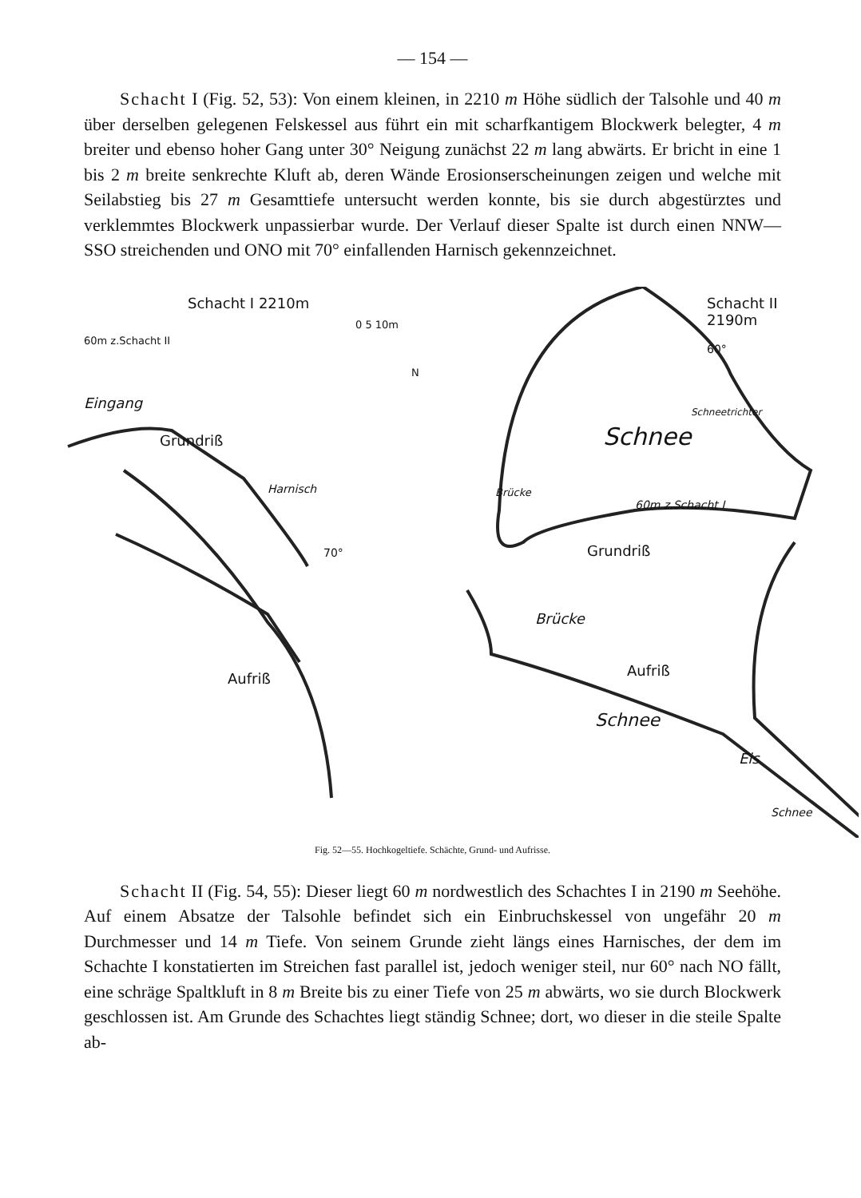— 154 —
Schacht I (Fig. 52, 53): Von einem kleinen, in 2210 m Höhe südlich der Talsohle und 40 m über derselben gelegenen Felskessel aus führt ein mit scharfkantigem Blockwerk belegter, 4 m breiter und ebenso hoher Gang unter 30° Neigung zunächst 22 m lang abwärts. Er bricht in eine 1 bis 2 m breite senkrechte Kluft ab, deren Wände Erosionserscheinungen zeigen und welche mit Seilabstieg bis 27 m Gesamttiefe untersucht werden konnte, bis sie durch abgestürztes und verklemmtes Blockwerk unpassierbar wurde. Der Verlauf dieser Spalte ist durch einen NNW—SSO streichenden und ONO mit 70° einfallenden Harnisch gekennzeichnet.
Schacht I 2210m Schacht II 2190m
60m z.Schacht II
0 5 10m
N
Eingang
Grundriß
Harnisch
70°
60°
Schnee
Schneetrichter
Brücke
60m z.Schacht I
Grundriß
Brücke
Aufriß Aufriß
Schnee
Eis
Schnee
Fig. 52—55. Hochkogeltiefe. Schächte, Grund- und Aufrisse.
Schacht II (Fig. 54, 55): Dieser liegt 60 m nordwestlich des Schachtes I in 2190 m Seehöhe. Auf einem Absatze der Talsohle befindet sich ein Einbruchskessel von ungefähr 20 m Durchmesser und 14 m Tiefe. Von seinem Grunde zieht längs eines Harnisches, der dem im Schachte I konstatierten im Streichen fast parallel ist, jedoch weniger steil, nur 60° nach NO fällt, eine schräge Spaltkluft in 8 m Breite bis zu einer Tiefe von 25 m abwärts, wo sie durch Blockwerk geschlossen ist. Am Grunde des Schachtes liegt ständig Schnee; dort, wo dieser in die steile Spalte ab-